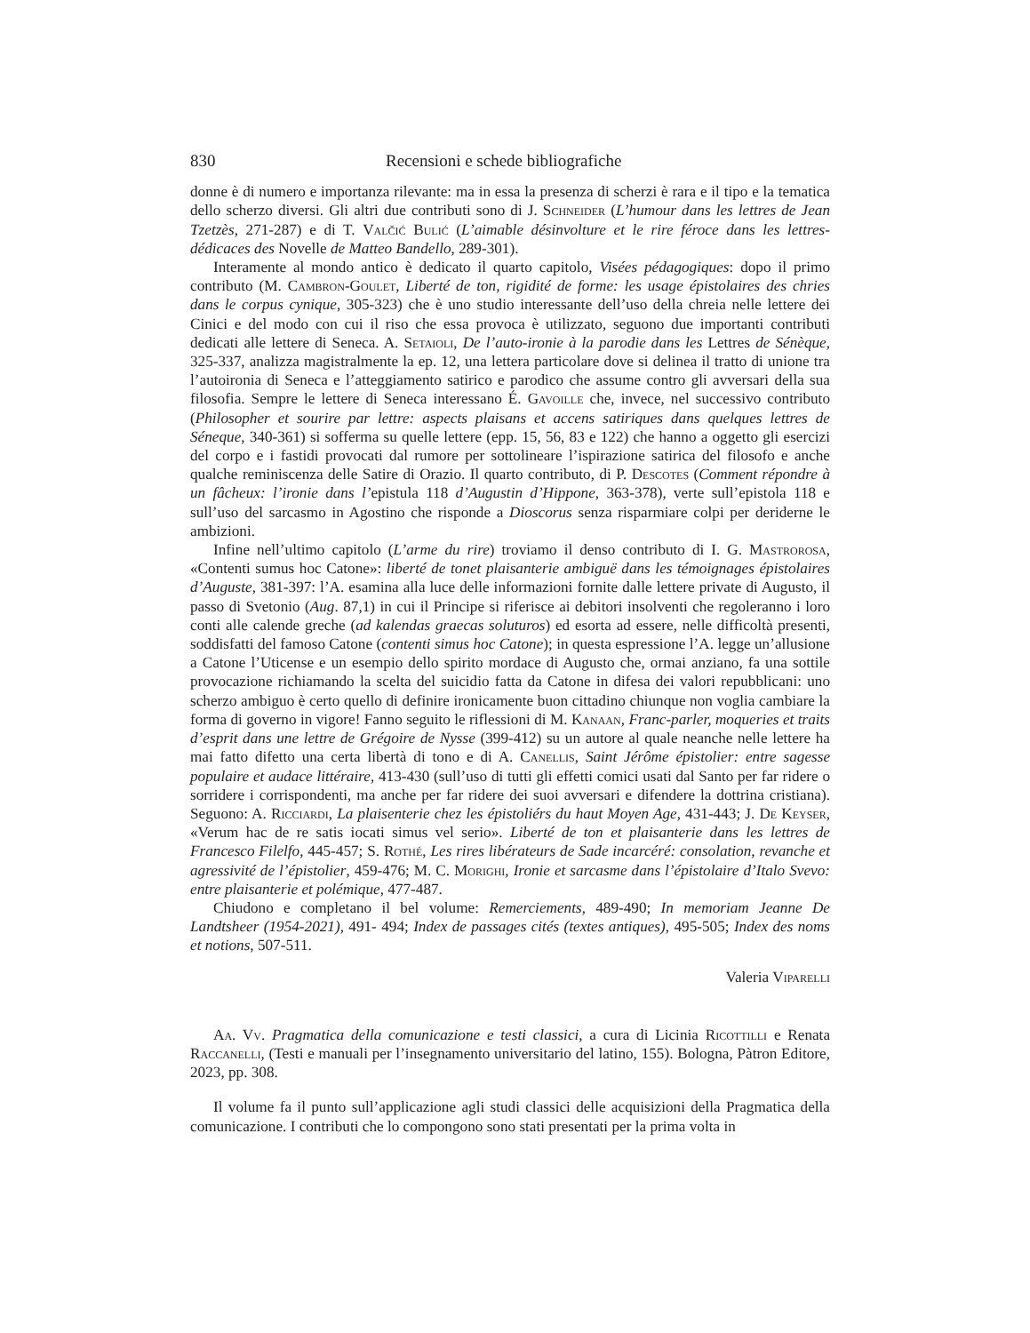830 Recensioni e schede bibliografiche
donne è di numero e importanza rilevante: ma in essa la presenza di scherzi è rara e il tipo e la tematica dello scherzo diversi. Gli altri due contributi sono di J. Schneider (L’humour dans les lettres de Jean Tzetzès, 271-287) e di T. Valčić Bulić (L’aimable désinvolture et le rire féroce dans les lettres-dédicaces des Novelle de Matteo Bandello, 289-301).
Interamente al mondo antico è dedicato il quarto capitolo, Visées pédagogiques: dopo il primo contributo (M. Cambron-Goulet, Liberté de ton, rigidité de forme: les usage épistolaires des chries dans le corpus cynique, 305-323) che è uno studio interessante dell’uso della chreia nelle lettere dei Cinici e del modo con cui il riso che essa provoca è utilizzato, seguono due importanti contributi dedicati alle lettere di Seneca. A. Setaioli, De l’auto-ironie à la parodie dans les Lettres de Sénèque, 325-337, analizza magistralmente la ep. 12, una lettera particolare dove si delinea il tratto di unione tra l’autoironia di Seneca e l’atteggiamento satirico e parodico che assume contro gli avversari della sua filosofia. Sempre le lettere di Seneca interessano É. Gavoille che, invece, nel successivo contributo (Philosopher et sourire par lettre: aspects plaisans et accens satiriques dans quelques lettres de Séneque, 340-361) si sofferma su quelle lettere (epp. 15, 56, 83 e 122) che hanno a oggetto gli esercizi del corpo e i fastidi provocati dal rumore per sottolineare l’ispirazione satirica del filosofo e anche qualche reminiscenza delle Satire di Orazio. Il quarto contributo, di P. Descotes (Comment répondre à un fâcheux: l’ironie dans l’epistula 118 d’Augustin d’Hippone, 363-378), verte sull’epistola 118 e sull’uso del sarcasmo in Agostino che risponde a Dioscorus senza risparmiare colpi per deriderne le ambizioni.
Infine nell’ultimo capitolo (L’arme du rire) troviamo il denso contributo di I. G. Mastrorosa, «Contenti sumus hoc Catone»: liberté de tonet plaisanterie ambiguë dans les témoignages épistolaires d’Auguste, 381-397: l’A. esamina alla luce delle informazioni fornite dalle lettere private di Augusto, il passo di Svetonio (Aug. 87,1) in cui il Principe si riferisce ai debitori insolventi che regoleranno i loro conti alle calende greche (ad kalendas graecas soluturos) ed esorta ad essere, nelle difficoltà presenti, soddisfatti del famoso Catone (contenti simus hoc Catone); in questa espressione l’A. legge un’allusione a Catone l’Uticense e un esempio dello spirito mordace di Augusto che, ormai anziano, fa una sottile provocazione richiamando la scelta del suicidio fatta da Catone in difesa dei valori repubblicani: uno scherzo ambiguo è certo quello di definire ironicamente buon cittadino chiunque non voglia cambiare la forma di governo in vigore! Fanno seguito le riflessioni di M. Kanaan, Franc-parler, moqueries et traits d’esprit dans une lettre de Grégoire de Nysse (399-412) su un autore al quale neanche nelle lettere ha mai fatto difetto una certa libertà di tono e di A. Canellis, Saint Jérôme épistolier: entre sagesse populaire et audace littéraire, 413-430 (sull’uso di tutti gli effetti comici usati dal Santo per far ridere o sorridere i corrispondenti, ma anche per far ridere dei suoi avversari e difendere la dottrina cristiana). Seguono: A. Ricciardi, La plaisenterie chez les épistoliérs du haut Moyen Age, 431-443; J. De Keyser, «Verum hac de re satis iocati simus vel serio». Liberté de ton et plaisanterie dans les lettres de Francesco Filelfo, 445-457; S. Rothé, Les rires libérateurs de Sade incarcéré: consolation, revanche et agressivité de l’épistolier, 459-476; M. C. Morighi, Ironie et sarcasme dans l’épistolaire d’Italo Svevo: entre plaisanterie et polémique, 477-487.
Chiudono e completano il bel volume: Remerciements, 489-490; In memoriam Jeanne De Landtsheer (1954-2021), 491- 494; Index de passages cités (textes antiques), 495-505; Index des noms et notions, 507-511.
Valeria Viparelli
Aa. Vv. Pragmatica della comunicazione e testi classici, a cura di Licinia Ricottilli e Renata Raccanelli, (Testi e manuali per l’insegnamento universitario del latino, 155). Bologna, Pàtron Editore, 2023, pp. 308.
Il volume fa il punto sull’applicazione agli studi classici delle acquisizioni della Pragmatica della comunicazione. I contributi che lo compongono sono stati presentati per la prima volta in